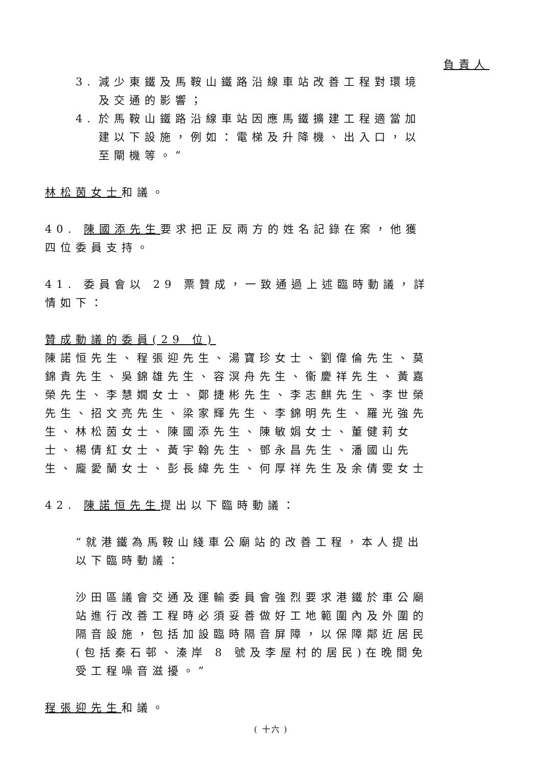負責人
3. 減少東鐵及馬鞍山鐵路沿線車站改善工程對環境及交通的影響；
4. 於馬鞍山鐵路沿線車站因應馬鐵擴建工程適當加建以下設施，例如：電梯及升降機、出入口，以至閘機等。”
林松茵女士和議。
40. 陳國添先生要求把正反兩方的姓名記錄在案，他獲四位委員支持。
41. 委員會以 29 票贊成，一致通過上述臨時動議，詳情如下：
贊成動議的委員(29 位)
陳諾恒先生、程張迎先生、湯寶珍女士、劉偉倫先生、莫錦貴先生、吳錦雄先生、容溟舟先生、衞慶祥先生、黃嘉榮先生、李慧嫺女士、鄭捷彬先生、李志麒先生、李世榮先生、招文亮先生、梁家輝先生、李錦明先生、羅光強先生、林松茵女士、陳國添先生、陳敏娟女士、董健莉女士、楊倩紅女士、黃宇翰先生、鄧永昌先生、潘國山先生、龐愛蘭女士、彭長緯先生、何厚祥先生及余倩雯女士
42. 陳諾恒先生提出以下臨時動議：
“就港鐵為馬鞍山綫車公廟站的改善工程，本人提出以下臨時動議：
沙田區議會交通及運輸委員會強烈要求港鐵於車公廟站進行改善工程時必須妥善做好工地範圍內及外圍的隔音設施，包括加設臨時隔音屏障，以保障鄰近居民(包括秦石邨、溱岸 8 號及李屋村的居民)在晚間免受工程噪音滋擾。”
程張迎先生和議。
( 十六 )